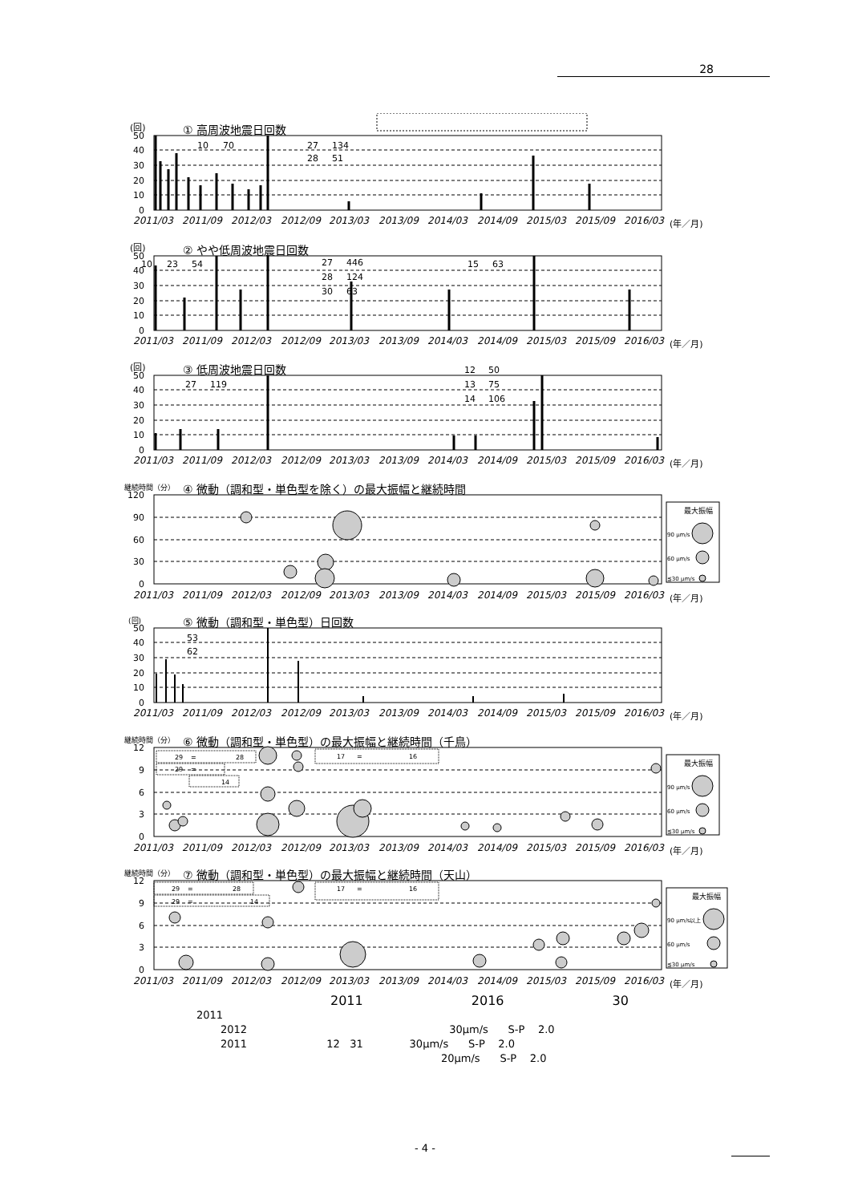28
(回)
① 高周波地震日回数
50
40
30
20
10
0
10
70
27
134
28
51
2011/03
2011/09
2012/03
2012/09
2013/03
2013/09
2014/03
2014/09
2015/03
2015/09
2016/03
(年／月)
(回)
② やや低周波地震日回数
50
40
30
20
10
0
10
23
54
27
446
28
124
30
63
15
63
2011/03
2011/09
2012/03
2012/09
2013/03
2013/09
2014/03
2014/09
2015/03
2015/09
2016/03
(年／月)
(回)
③ 低周波地震日回数
50
40
30
20
10
0
27
119
12
50
13
75
14
106
2011/03
2011/09
2012/03
2012/09
2013/03
2013/09
2014/03
2014/09
2015/03
2015/09
2016/03
(年／月)
継続時間（分）
④ 微動（調和型・単色型を除く）の最大振幅と継続時間
120
90
60
30
0
最大振幅
90 μm/s
60 μm/s
≦30 μm/s
2011/03
2011/09
2012/03
2012/09
2013/03
2013/09
2014/03
2014/09
2015/03
2015/09
2016/03
(年／月)
(回)
⑤ 微動（調和型・単色型）日回数
50
40
30
20
10
0
53
62
2011/03
2011/09
2012/03
2012/09
2013/03
2013/09
2014/03
2014/09
2015/03
2015/09
2016/03
(年／月)
継続時間（分）
⑥ 微動（調和型・単色型）の最大振幅と継続時間（千鳥）
12
9
6
3
0
29
=
28
29
=
14
17
=
16
最大振幅
90 μm/s
60 μm/s
≦30 μm/s
2011/03
2011/09
2012/03
2012/09
2013/03
2013/09
2014/03
2014/09
2015/03
2015/09
2016/03
(年／月)
継続時間（分）
⑦ 微動（調和型・単色型）の最大振幅と継続時間（天山）
12
9
6
3
0
29
=
28
29
=
14
17
=
16
最大振幅
90 μm/s以上
60 μm/s
≦30 μm/s
2011/03
2011/09
2012/03
2012/09
2013/03
2013/09
2014/03
2014/09
2015/03
2015/09
2016/03
(年／月)
2011 2016 30
2011
2012 30μm/s S-P 2.0
2011 12 31 30μm/s S-P 2.0
20μm/s S-P 2.0
- 4 -